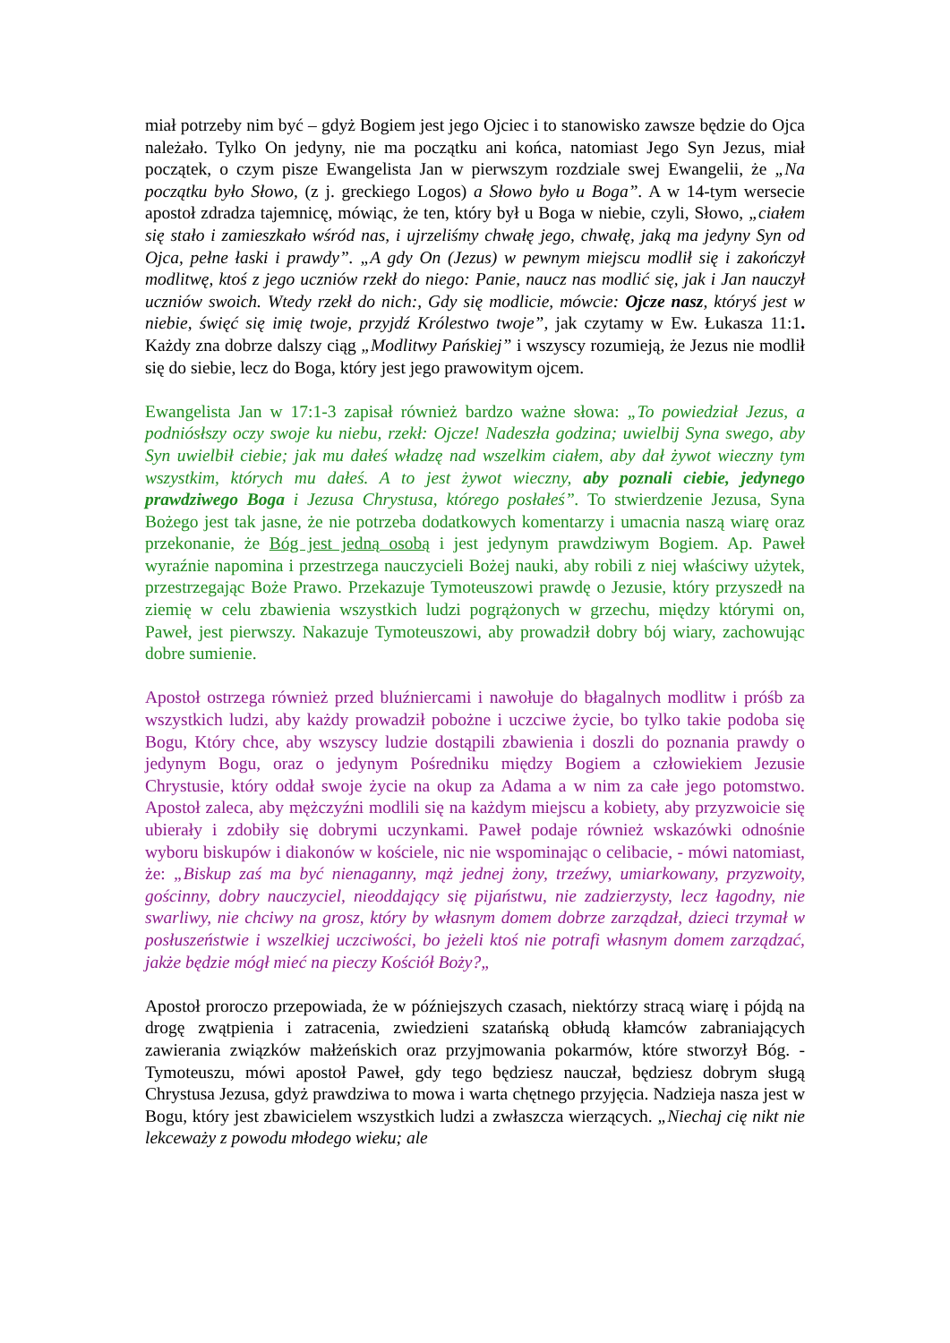miał potrzeby nim być – gdyż Bogiem jest jego Ojciec i to stanowisko zawsze będzie do Ojca należało. Tylko On jedyny, nie ma początku ani końca, natomiast Jego Syn Jezus, miał początek, o czym pisze Ewangelista Jan w pierwszym rozdziale swej Ewangelii, że „Na początku było Słowo, (z j. greckiego Logos) a Słowo było u Boga”. A w 14-tym wersecie apostoł zdradza tajemnicę, mówiąc, że ten, który był u Boga w niebie, czyli, Słowo, „ciałem się stało i zamieszkało wśród nas, i ujrzeliśmy chwałę jego, chwałę, jaką ma jedyny Syn od Ojca, pełne łaski i prawdy”. „A gdy On (Jezus) w pewnym miejscu modlił się i zakończył modlitwę, ktoś z jego uczniów rzekł do niego: Panie, naucz nas modlić się, jak i Jan nauczył uczniów swoich. Wtedy rzekł do nich:, Gdy się modlicie, mówcie: Ojcze nasz, któryś jest w niebie, święć się imię twoje, przyjdź Królestwo twoje”, jak czytamy w Ew. Łukasza 11:1. Każdy zna dobrze dalszy ciąg „Modlitwy Pańskiej” i wszyscy rozumieją, że Jezus nie modlił się do siebie, lecz do Boga, który jest jego prawowitym ojcem.
Ewangelista Jan w 17:1-3 zapisał również bardzo ważne słowa: „To powiedział Jezus, a podniósłszy oczy swoje ku niebu, rzekł: Ojcze! Nadeszła godzina; uwielbij Syna swego, aby Syn uwielbił ciebie; jak mu dałeś władzę nad wszelkim ciałem, aby dał żywot wieczny tym wszystkim, których mu dałeś. A to jest żywot wieczny, aby poznali ciebie, jedynego prawdziwego Boga i Jezusa Chrystusa, którego posłałeś”. To stwierdzenie Jezusa, Syna Bożego jest tak jasne, że nie potrzeba dodatkowych komentarzy i umacnia naszą wiarę oraz przekonanie, że Bóg jest jedną osobą i jest jedynym prawdziwym Bogiem. Ap. Paweł wyraźnie napomina i przestrzega nauczycieli Bożej nauki, aby robili z niej właściwy użytek, przestrzegając Boże Prawo. Przekazuje Tymoteuszowi prawdę o Jezusie, który przyszedł na ziemię w celu zbawienia wszystkich ludzi pogrążonych w grzechu, między którymi on, Paweł, jest pierwszy. Nakazuje Tymoteuszowi, aby prowadził dobry bój wiary, zachowując dobre sumienie.
Apostoł ostrzega również przed bluźniercami i nawołuje do błagalnych modlitw i próśb za wszystkich ludzi, aby każdy prowadził pobożne i uczciwe życie, bo tylko takie podoba się Bogu, Który chce, aby wszyscy ludzie dostąpili zbawienia i doszli do poznania prawdy o jedynym Bogu, oraz o jedynym Pośredniku między Bogiem a człowiekiem Jezusie Chrystusie, który oddał swoje życie na okup za Adama a w nim za całe jego potomstwo. Apostoł zaleca, aby mężczyźni modlili się na każdym miejscu a kobiety, aby przyzwoicie się ubierały i zdobiły się dobrymi uczynkami. Paweł podaje również wskazówki odnośnie wyboru biskupów i diakonów w kościele, nic nie wspominając o celibacie, - mówi natomiast, że: „Biskup zaś ma być nienaganny, mąż jednej żony, trzeźwy, umiarkowany, przyzwoity, gościnny, dobry nauczyciel, nieoddający się pijaństwu, nie zadzierzysty, lecz łagodny, nie swarliwy, nie chciwy na grosz, który by własnym domem dobrze zarządzał, dzieci trzymał w posłuszeństwie i wszelkiej uczciwości, bo jeżeli ktoś nie potrafi własnym domem zarządzać, jakże będzie mógł mieć na pieczy Kościół Boży?„
Apostoł proroczo przepowiada, że w późniejszych czasach, niektórzy stracą wiarę i pójdą na drogę zwątpienia i zatracenia, zwiedzieni szatańską obłudą kłamców zabraniających zawierania związków małżeńskich oraz przyjmowania pokarmów, które stworzył Bóg. - Tymoteuszu, mówi apostoł Paweł, gdy tego będziesz nauczał, będziesz dobrym sługą Chrystusa Jezusa, gdyż prawdziwa to mowa i warta chętnego przyjęcia. Nadzieja nasza jest w Bogu, który jest zbawicielem wszystkich ludzi a zwłaszcza wierzących. „Niechaj cię nikt nie lekceważy z powodu młodego wieku; ale